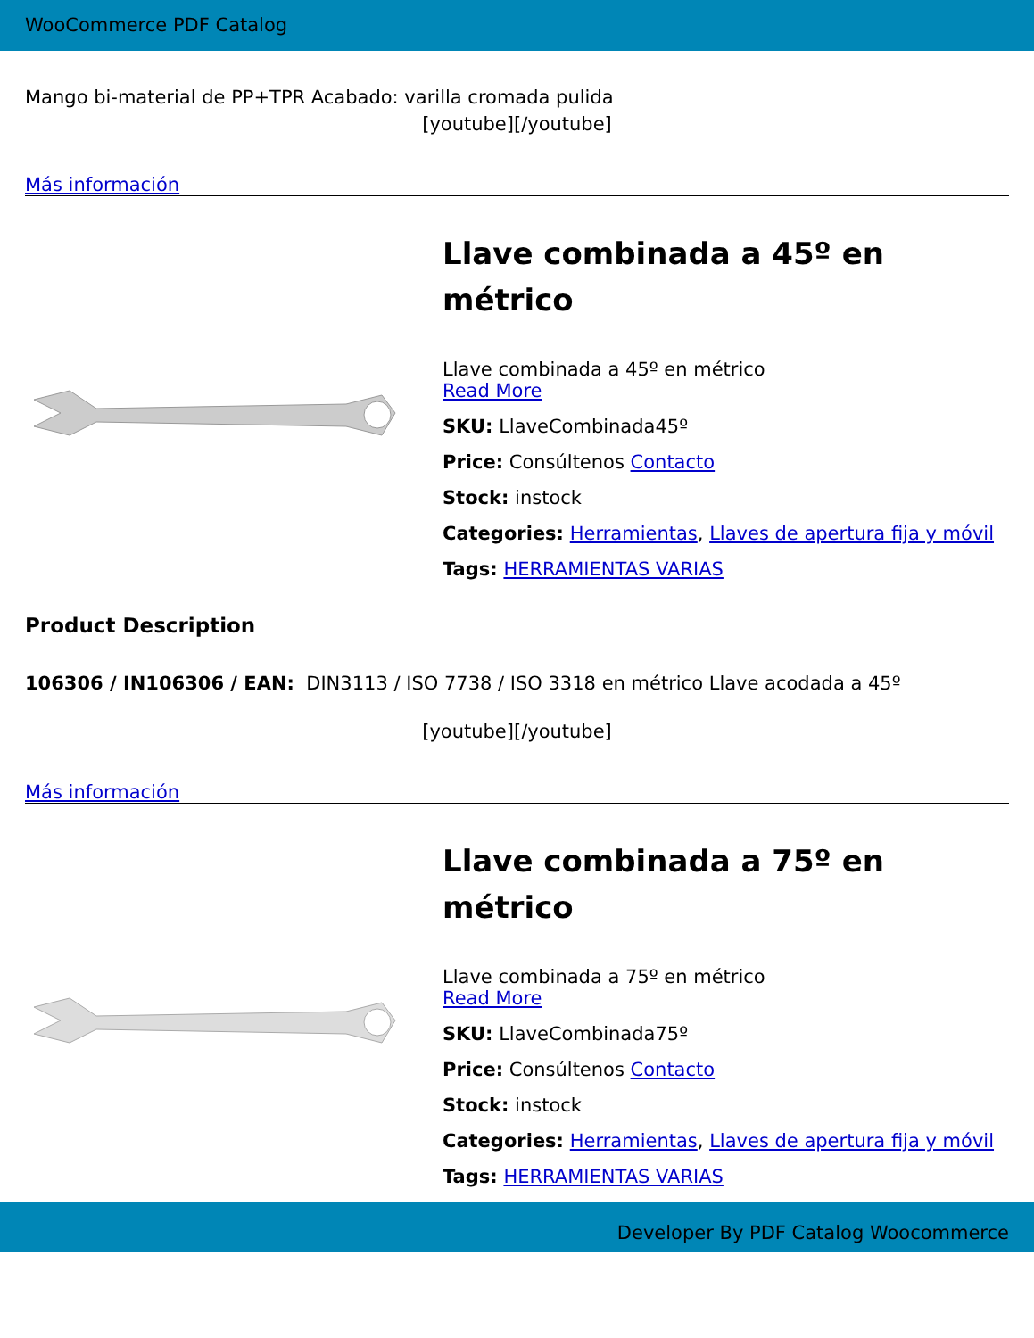WooCommerce PDF Catalog
Mango bi-material de PP+TPR Acabado: varilla cromada pulida
[youtube][/youtube]
Más información
Llave combinada a 45º en métrico
Llave combinada a 45º en métrico
Read More
SKU: LlaveCombinada45º
Price: Consúltenos Contacto
Stock: instock
Categories: Herramientas, Llaves de apertura fija y móvil
Tags: HERRAMIENTAS VARIAS
Product Description
106306 / IN106306 / EAN: DIN3113 / ISO 7738 / ISO 3318 en métrico Llave acodada a 45º
[youtube][/youtube]
Más información
Llave combinada a 75º en métrico
Llave combinada a 75º en métrico
Read More
SKU: LlaveCombinada75º
Price: Consúltenos Contacto
Stock: instock
Categories: Herramientas, Llaves de apertura fija y móvil
Tags: HERRAMIENTAS VARIAS
Developer By PDF Catalog Woocommerce